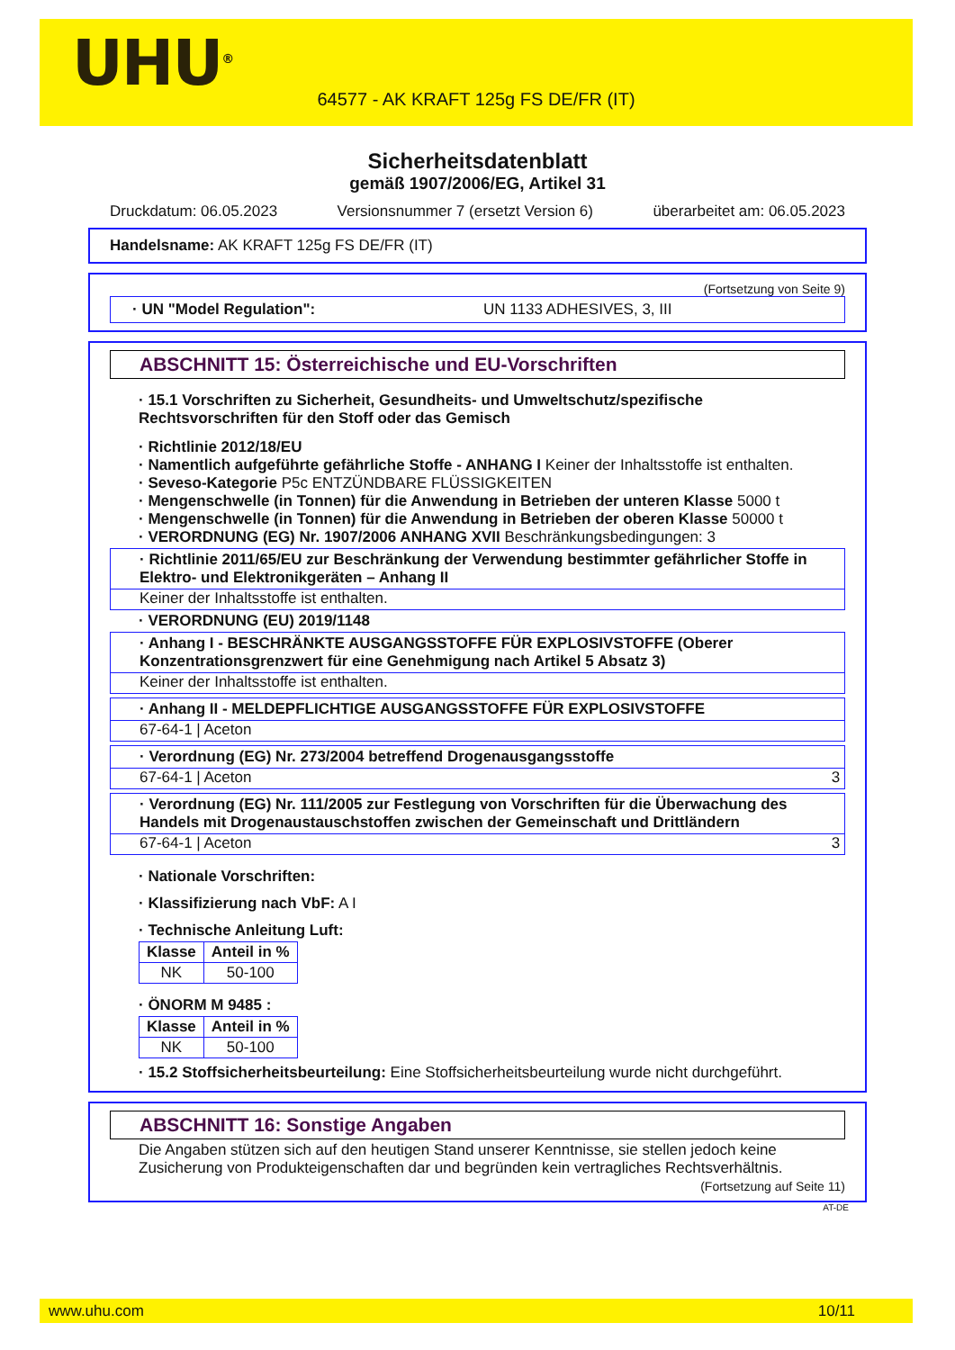UHU<sup>®</sup>
64577 - AK KRAFT 125g FS DE/FR (IT)
Sicherheitsdatenblatt
gemäß 1907/2006/EG, Artikel 31
Druckdatum: 06.05.2023 Versionsnummer 7 (ersetzt Version 6) überarbeitet am: 06.05.2023
Handelsname: AK KRAFT 125g FS DE/FR (IT)
(Fortsetzung von Seite 9)
· UN "Model Regulation": UN 1133 ADHESIVES, 3, III
ABSCHNITT 15: Österreichische und EU-Vorschriften
· 15.1 Vorschriften zu Sicherheit, Gesundheits- und Umweltschutz/spezifische Rechtsvorschriften für den Stoff oder das Gemisch
· Richtlinie 2012/18/EU
· Namentlich aufgeführte gefährliche Stoffe - ANHANG I Keiner der Inhaltsstoffe ist enthalten.
· Seveso-Kategorie P5c ENTZÜNDBARE FLÜSSIGKEITEN
· Mengenschwelle (in Tonnen) für die Anwendung in Betrieben der unteren Klasse 5000 t
· Mengenschwelle (in Tonnen) für die Anwendung in Betrieben der oberen Klasse 50000 t
· VERORDNUNG (EG) Nr. 1907/2006 ANHANG XVII Beschränkungsbedingungen: 3
· Richtlinie 2011/65/EU zur Beschränkung der Verwendung bestimmter gefährlicher Stoffe in Elektro- und Elektronikgeräten – Anhang II
Keiner der Inhaltsstoffe ist enthalten.
· VERORDNUNG (EU) 2019/1148
· Anhang I - BESCHRÄNKTE AUSGANGSSTOFFE FÜR EXPLOSIVSTOFFE (Oberer Konzentrationsgrenzwert für eine Genehmigung nach Artikel 5 Absatz 3)
Keiner der Inhaltsstoffe ist enthalten.
· Anhang II - MELDEPFLICHTIGE AUSGANGSSTOFFE FÜR EXPLOSIVSTOFFE
67-64-1 | Aceton
· Verordnung (EG) Nr. 273/2004 betreffend Drogenausgangsstoffe
67-64-1 | Aceton 3
· Verordnung (EG) Nr. 111/2005 zur Festlegung von Vorschriften für die Überwachung des Handels mit Drogenaustauschstoffen zwischen der Gemeinschaft und Drittländern
67-64-1 | Aceton 3
· Nationale Vorschriften:
· Klassifizierung nach VbF: A I
· Technische Anleitung Luft:
| Klasse | Anteil in % |
| --- | --- |
| NK | 50-100 |
· ÖNORM M 9485 :
| Klasse | Anteil in % |
| --- | --- |
| NK | 50-100 |
· 15.2 Stoffsicherheitsbeurteilung: Eine Stoffsicherheitsbeurteilung wurde nicht durchgeführt.
ABSCHNITT 16: Sonstige Angaben
Die Angaben stützen sich auf den heutigen Stand unserer Kenntnisse, sie stellen jedoch keine Zusicherung von Produkteigenschaften dar und begründen kein vertragliches Rechtsverhältnis.
(Fortsetzung auf Seite 11)
AT-DE
www.uhu.com 10/11